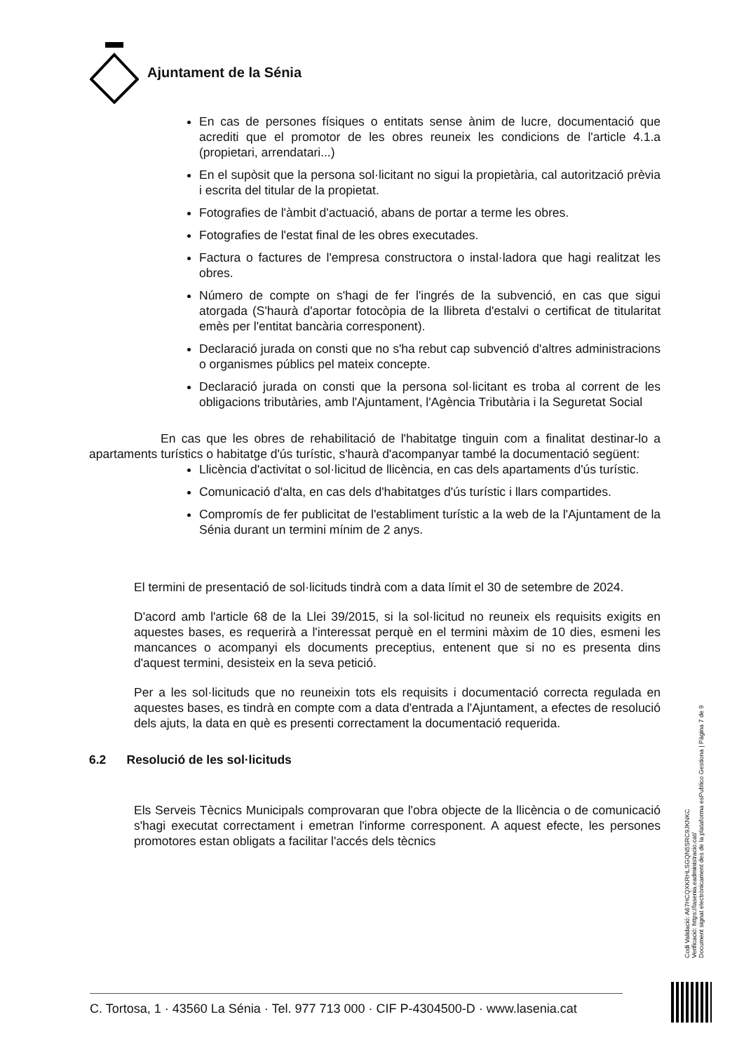Ajuntament de la Sénia
En cas de persones físiques o entitats sense ànim de lucre, documentació que acrediti que el promotor de les obres reuneix les condicions de l'article 4.1.a (propietari, arrendatari...)
En el supòsit que la persona sol·licitant no sigui la propietària, cal autorització prèvia i escrita del titular de la propietat.
Fotografies de l'àmbit d'actuació, abans de portar a terme les obres.
Fotografies de l'estat final de les obres executades.
Factura o factures de l'empresa constructora o instal·ladora que hagi realitzat les obres.
Número de compte on s'hagi de fer l'ingrés de la subvenció, en cas que sigui atorgada (S'haurà d'aportar fotocòpia de la llibreta d'estalvi o certificat de titularitat emès per l'entitat bancària corresponent).
Declaració jurada on consti que no s'ha rebut cap subvenció d'altres administracions o organismes públics pel mateix concepte.
Declaració jurada on consti que la persona sol·licitant es troba al corrent de les obligacions tributàries, amb l'Ajuntament, l'Agència Tributària i la Seguretat Social
En cas que les obres de rehabilitació de l'habitatge tinguin com a finalitat destinar-lo a apartaments turístics o habitatge d'ús turístic, s'haurà d'acompanyar també la documentació següent:
Llicència d'activitat o sol·licitud de llicència, en cas dels apartaments d'ús turístic.
Comunicació d'alta, en cas dels d'habitatges d'ús turístic i llars compartides.
Compromís de fer publicitat de l'establiment turístic a la web de la l'Ajuntament de la Sénia durant un termini mínim de 2 anys.
El termini de presentació de sol·licituds tindrà com a data límit el 30 de setembre de 2024.
D'acord amb l'article 68 de la Llei 39/2015, si la sol·licitud no reuneix els requisits exigits en aquestes bases, es requerirà a l'interessat perquè en el termini màxim de 10 dies, esmeni les mancances o acompanyi els documents preceptius, entenent que si no es presenta dins d'aquest termini, desisteix en la seva petició.
Per a les sol·licituds que no reuneixin tots els requisits i documentació correcta regulada en aquestes bases, es tindrà en compte com a data d'entrada a l'Ajuntament, a efectes de resolució dels ajuts, la data en què es presenti correctament la documentació requerida.
6.2 Resolució de les sol·licituds
Els Serveis Tècnics Municipals comprovaran que l'obra objecte de la llicència o de comunicació s'hagi executat correctament i emetran l'informe corresponent. A aquest efecte, les persones promotores estan obligats a facilitar l'accés dels tècnics
Codi Validació: A67HCQXKRHLSGQN5SRC9JKNKC
Verificació: https://lasenia.eadministracio.cat/
Document signat electrònicament des de la plataforma esPublico Gestiona | Pàgina 7 de 9
C. Tortosa, 1 · 43560 La Sénia · Tel. 977 713 000 · CIF P-4304500-D · www.lasenia.cat